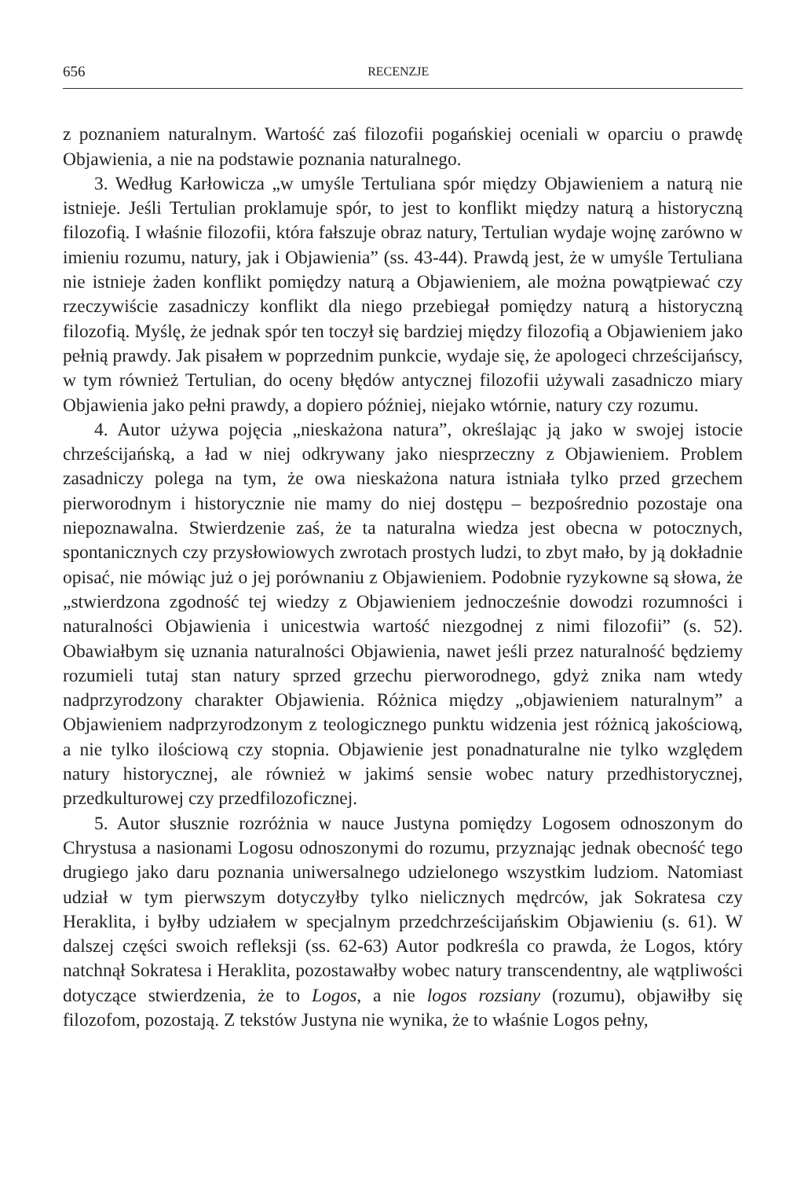656 RECENZJE
z poznaniem naturalnym. Wartość zaś filozofii pogańskiej oceniali w oparciu o prawdę Objawienia, a nie na podstawie poznania naturalnego.
3. Według Karłowicza „w umyśle Tertuliana spór między Objawieniem a naturą nie istnieje. Jeśli Tertulian proklamuje spór, to jest to konflikt między naturą a historyczną filozofią. I właśnie filozofii, która fałszuje obraz natury, Tertulian wydaje wojnę zarówno w imieniu rozumu, natury, jak i Objawienia” (ss. 43-44). Prawdą jest, że w umyśle Tertuliana nie istnieje żaden konflikt pomiędzy naturą a Objawieniem, ale można powątpiewać czy rzeczywiście zasadniczy konflikt dla niego przebiegał pomiędzy naturą a historyczną filozofią. Myślę, że jednak spór ten toczył się bardziej między filozofią a Objawieniem jako pełnią prawdy. Jak pisałem w poprzednim punkcie, wydaje się, że apologeci chrześcijańscy, w tym również Tertulian, do oceny błędów antycznej filozofii używali zasadniczo miary Objawienia jako pełni prawdy, a dopiero później, niejako wtórnie, natury czy rozumu.
4. Autor używa pojęcia „nieskażona natura”, określając ją jako w swojej istocie chrześcijańską, a ład w niej odkrywany jako niesprzeczny z Objawieniem. Problem zasadniczy polega na tym, że owa nieskażona natura istniała tylko przed grzechem pierworodnym i historycznie nie mamy do niej dostępu – bezpośrednio pozostaje ona niepoznawalna. Stwierdzenie zaś, że ta naturalna wiedza jest obecna w potocznych, spontanicznych czy przysłowiowych zwrotach prostych ludzi, to zbyt mało, by ją dokładnie opisać, nie mówiąc już o jej porównaniu z Objawieniem. Podobnie ryzykowne są słowa, że „stwierdzona zgodność tej wiedzy z Objawieniem jednocześnie dowodzi rozumności i naturalności Objawienia i unicestwia wartość niezgodnej z nimi filozofii” (s. 52). Obawiałbym się uznania naturalności Objawienia, nawet jeśli przez naturalność będziemy rozumieli tutaj stan natury sprzed grzechu pierworodnego, gdyż znika nam wtedy nadprzyrodzony charakter Objawienia. Różnica między „objawieniem naturalnym” a Objawieniem nadprzyrodzonym z teologicznego punktu widzenia jest różnicą jakościową, a nie tylko ilościową czy stopnia. Objawienie jest ponadnaturalne nie tylko względem natury historycznej, ale również w jakimś sensie wobec natury przedhistorycznej, przedkulturowej czy przedfilozoficznej.
5. Autor słusznie rozróżnia w nauce Justyna pomiędzy Logosem odnoszonym do Chrystusa a nasionami Logosu odnoszonymi do rozumu, przyznając jednak obecność tego drugiego jako daru poznania uniwersalnego udzielonego wszystkim ludziom. Natomiast udział w tym pierwszym dotyczyłby tylko nielicznych mędrców, jak Sokratesa czy Heraklita, i byłby udziałem w specjalnym przedchrześcijańskim Objawieniu (s. 61). W dalszej części swoich refleksji (ss. 62-63) Autor podkreśla co prawda, że Logos, który natchnął Sokratesa i Heraklita, pozostawałby wobec natury transcendentny, ale wątpliwości dotyczące stwierdzenia, że to Logos, a nie logos rozsiany (rozumu), objawiłby się filozofom, pozostają. Z tekstów Justyna nie wynika, że to właśnie Logos pełny,